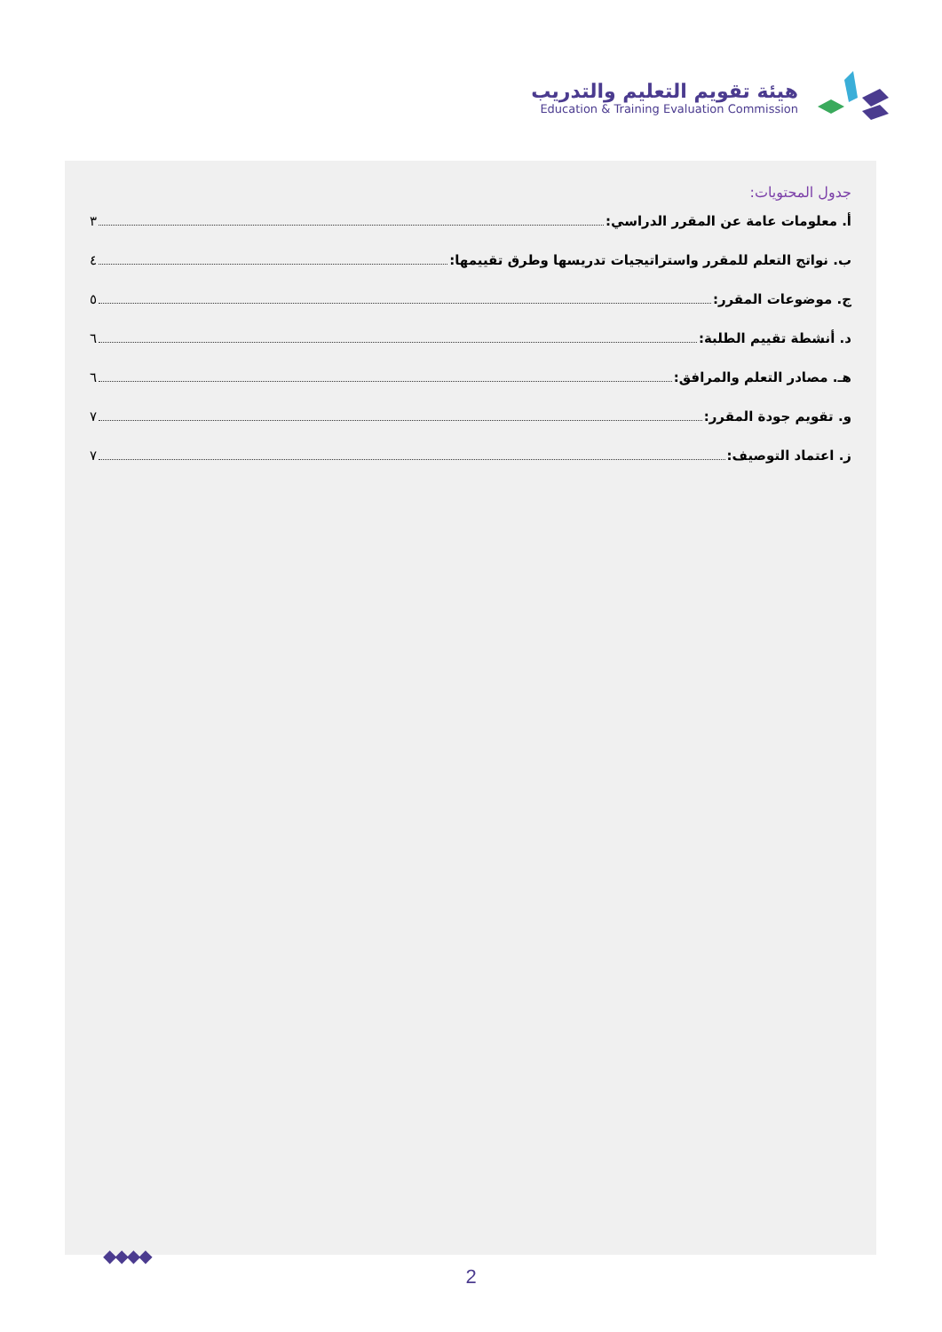هيئة تقويم التعليم والتدريب
Education & Training Evaluation Commission
جدول المحتويات:
أ. معلومات عامة عن المقرر الدراسي: ٣
ب. نواتج التعلم للمقرر واستراتيجيات تدريسها وطرق تقييمها: ٤
ج. موضوعات المقرر: ٥
د. أنشطة تقييم الطلبة: ٦
هـ. مصادر التعلم والمرافق: ٦
و. تقويم جودة المقرر: ٧
ز. اعتماد التوصيف: ٧
◆◆◆◆
2